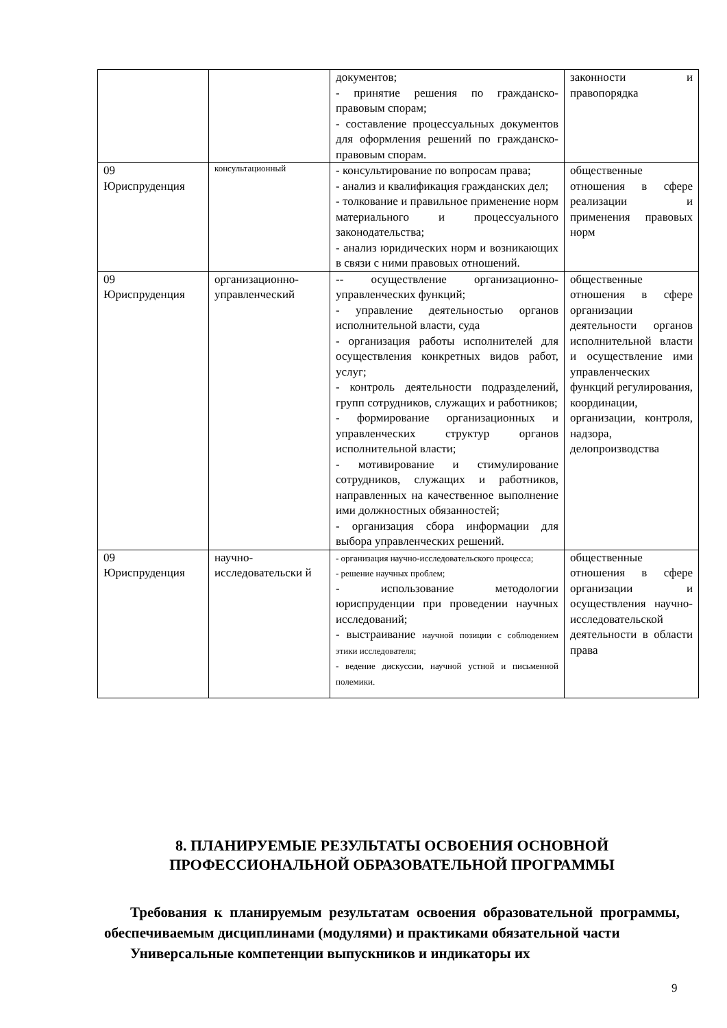| | | документов; - принятие решения по гражданско-правовым спорам; - составление процессуальных документов для оформления решений по гражданско-правовым спорам. | законности и правопорядка |
| 09 Юриспруденция | консультационный | - консультирование по вопросам права; - анализ и квалификация гражданских дел; - толкование и правильное применение норм материального и процессуального законодательства; - анализ юридических норм и возникающих в связи с ними правовых отношений. | общественные отношения в сфере реализации и применения правовых норм |
| 09 Юриспруденция | организационно-управленческий | -- осуществление организационно-управленческих функций; - управление деятельностью органов исполнительной власти, суда - организация работы исполнителей для осуществления конкретных видов работ, услуг; - контроль деятельности подразделений, групп сотрудников, служащих и работников; - формирование организационных и управленческих структур органов исполнительной власти; - мотивирование и стимулирование сотрудников, служащих и работников, направленных на качественное выполнение ими должностных обязанностей; - организация сбора информации для выбора управленческих решений. | общественные отношения в сфере организации деятельности органов исполнительной власти и осуществление ими управленческих функций регулирования, координации, организации, контроля, надзора, делопроизводства |
| 09 Юриспруденция | научно-исследовательски й | - организация научно-исследовательского процесса; - решение научных проблем; - использование методологии юриспруденции при проведении научных исследований; - выстраивание научной позиции с соблюдением этики исследователя; - ведение дискуссии, научной устной и письменной полемики. | общественные отношения в сфере организации и осуществления научно-исследовательской деятельности в области права |
8. ПЛАНИРУЕМЫЕ РЕЗУЛЬТАТЫ ОСВОЕНИЯ ОСНОВНОЙ ПРОФЕССИОНАЛЬНОЙ ОБРАЗОВАТЕЛЬНОЙ ПРОГРАММЫ
Требования к планируемым результатам освоения образовательной программы, обеспечиваемым дисциплинами (модулями) и практиками обязательной части
Универсальные компетенции выпускников и индикаторы их
9